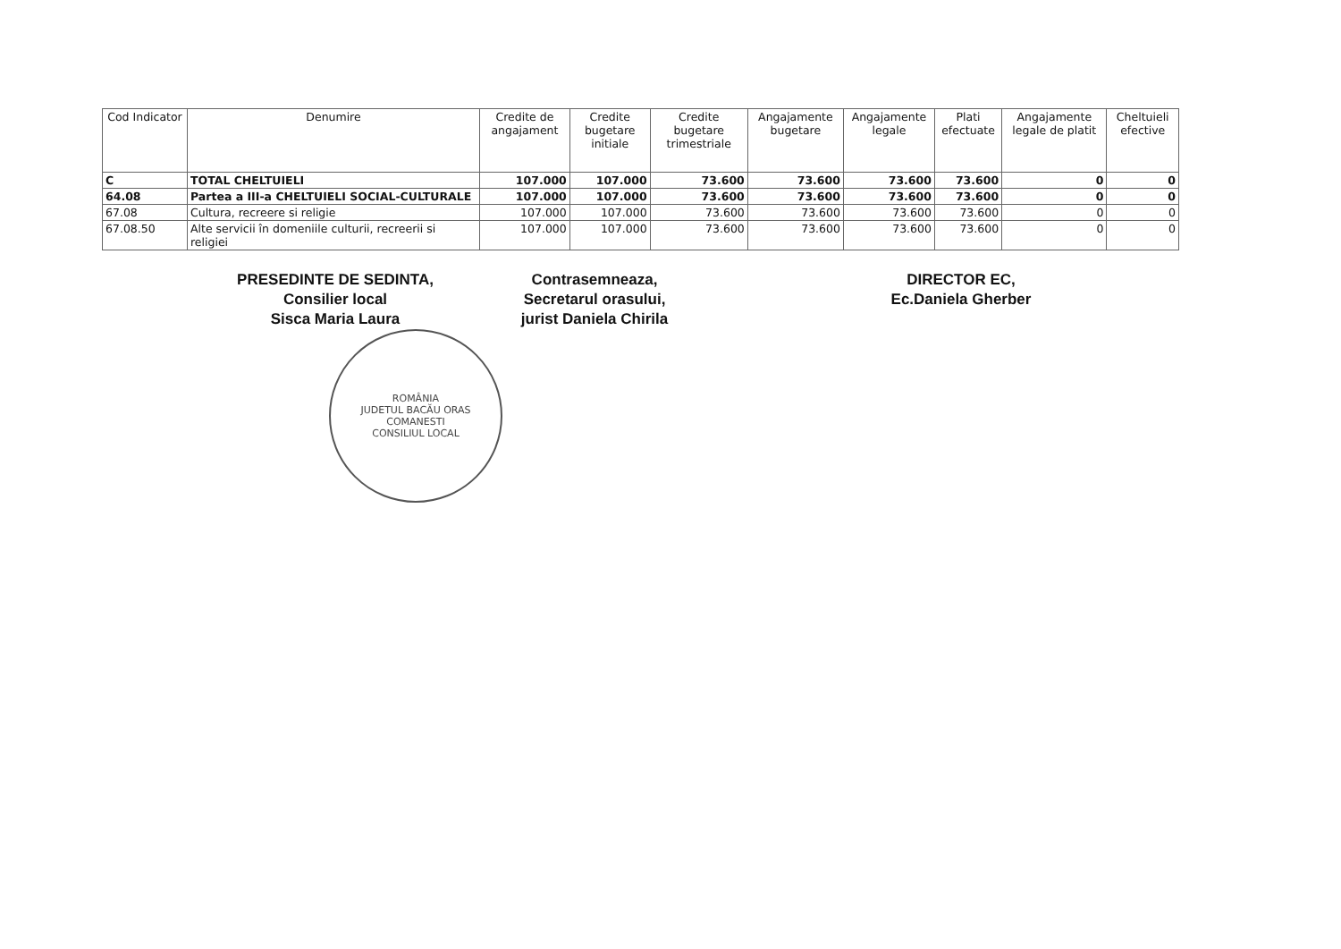| Cod Indicator | Denumire | Credite de angajament | Credite bugetare initiale | Credite bugetare trimestriale | Angajamente bugetare | Angajamente legale | Plati efectuate | Angajamente legale de platit | Cheltuieli efective |
| --- | --- | --- | --- | --- | --- | --- | --- | --- | --- |
| C | TOTAL CHELTUIELI | 107.000 | 107.000 | 73.600 | 73.600 | 73.600 | 73.600 | 0 | 0 |
| 64.08 | Partea a III-a CHELTUIELI SOCIAL-CULTURALE | 107.000 | 107.000 | 73.600 | 73.600 | 73.600 | 73.600 | 0 | 0 |
| 67.08 | Cultura, recreere si religie | 107.000 | 107.000 | 73.600 | 73.600 | 73.600 | 73.600 | 0 | 0 |
| 67.08.50 | Alte servicii în domeniile culturii, recreerii si religiei | 107.000 | 107.000 | 73.600 | 73.600 | 73.600 | 73.600 | 0 | 0 |
PRESEDINTE DE SEDINTA,
Consilier local
Sisca Maria Laura
Contrasemneaza,
Secretarul orasului,
jurist Daniela Chirila
DIRECTOR EC,
Ec.Daniela Gherber
ROMÂNIA
JUDETUL BACĂU ORAS COMANESTI
CONSILIUL LOCAL